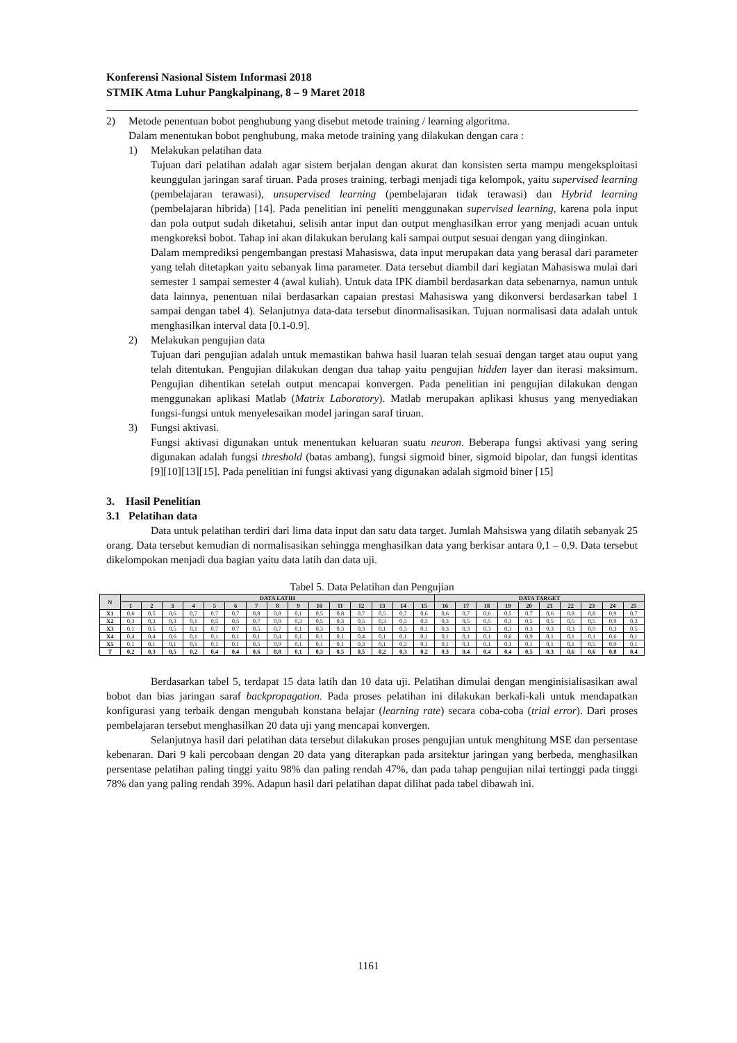Konferensi Nasional Sistem Informasi 2018
STMIK Atma Luhur Pangkalpinang, 8 – 9 Maret 2018
2) Metode penentuan bobot penghubung yang disebut metode training / learning algoritma.
Dalam menentukan bobot penghubung, maka metode training yang dilakukan dengan cara :
1) Melakukan pelatihan data
Tujuan dari pelatihan adalah agar sistem berjalan dengan akurat dan konsisten serta mampu mengeksploitasi keunggulan jaringan saraf tiruan. Pada proses training, terbagi menjadi tiga kelompok, yaitu supervised learning (pembelajaran terawasi), unsupervised learning (pembelajaran tidak terawasi) dan Hybrid learning (pembelajaran hibrida) [14]. Pada penelitian ini peneliti menggunakan supervised learning, karena pola input dan pola output sudah diketahui, selisih antar input dan output menghasilkan error yang menjadi acuan untuk mengkoreksi bobot. Tahap ini akan dilakukan berulang kali sampai output sesuai dengan yang diinginkan.
Dalam memprediksi pengembangan prestasi Mahasiswa, data input merupakan data yang berasal dari parameter yang telah ditetapkan yaitu sebanyak lima parameter. Data tersebut diambil dari kegiatan Mahasiswa mulai dari semester 1 sampai semester 4 (awal kuliah). Untuk data IPK diambil berdasarkan data sebenarnya, namun untuk data lainnya, penentuan nilai berdasarkan capaian prestasi Mahasiswa yang dikonversi berdasarkan tabel 1 sampai dengan tabel 4). Selanjutnya data-data tersebut dinormalisasikan. Tujuan normalisasi data adalah untuk menghasilkan interval data [0.1-0.9].
2) Melakukan pengujian data
Tujuan dari pengujian adalah untuk memastikan bahwa hasil luaran telah sesuai dengan target atau ouput yang telah ditentukan. Pengujian dilakukan dengan dua tahap yaitu pengujian hidden layer dan iterasi maksimum. Pengujian dihentikan setelah output mencapai konvergen. Pada penelitian ini pengujian dilakukan dengan menggunakan aplikasi Matlab (Matrix Laboratory). Matlab merupakan aplikasi khusus yang menyediakan fungsi-fungsi untuk menyelesaikan model jaringan saraf tiruan.
3) Fungsi aktivasi.
Fungsi aktivasi digunakan untuk menentukan keluaran suatu neuron. Beberapa fungsi aktivasi yang sering digunakan adalah fungsi threshold (batas ambang), fungsi sigmoid biner, sigmoid bipolar, dan fungsi identitas [9][10][13][15]. Pada penelitian ini fungsi aktivasi yang digunakan adalah sigmoid biner [15]
3. Hasil Penelitian
3.1 Pelatihan data
Data untuk pelatihan terdiri dari lima data input dan satu data target. Jumlah Mahsiswa yang dilatih sebanyak 25 orang. Data tersebut kemudian di normalisasikan sehingga menghasilkan data yang berkisar antara 0,1 – 0,9. Data tersebut dikelompokan menjadi dua bagian yaitu data latih dan data uji.
Tabel 5. Data Pelatihan dan Pengujian
| N | DATA LATIH | | | | | | | | | | | | | | | DATA TARGET | | | | | | | | | |
| --- | --- | --- | --- | --- | --- | --- | --- | --- | --- | --- | --- | --- | --- | --- | --- | --- | --- | --- | --- | --- | --- | --- | --- | --- | --- |
| | 1 | 2 | 3 | 4 | 5 | 6 | 7 | 8 | 9 | 10 | 11 | 12 | 13 | 14 | 15 | 16 | 17 | 18 | 19 | 20 | 21 | 22 | 23 | 24 | 25 |
| X1 | 0,6 | 0,5 | 0,6 | 0,7 | 0,7 | 0,7 | 0,8 | 0,8 | 0,1 | 0,5 | 0,8 | 0,7 | 0,5 | 0,7 | 0,6 | 0,6 | 0,7 | 0,6 | 0,5 | 0,7 | 0,6 | 0,8 | 0,8 | 0,9 | 0,7 |
| X2 | 0,3 | 0,3 | 0,3 | 0,1 | 0,5 | 0,5 | 0,7 | 0,9 | 0,3 | 0,5 | 0,3 | 0,5 | 0,3 | 0,3 | 0,3 | 0,3 | 0,5 | 0,5 | 0,3 | 0,5 | 0,5 | 0,5 | 0,5 | 0,9 | 0,3 |
| X3 | 0,1 | 0,5 | 0,5 | 0,1 | 0,7 | 0,7 | 0,5 | 0,7 | 0,1 | 0,3 | 0,3 | 0,3 | 0,1 | 0,3 | 0,1 | 0,3 | 0,3 | 0,3 | 0,3 | 0,3 | 0,3 | 0,3 | 0,9 | 0,3 | 0,5 |
| X4 | 0,4 | 0,4 | 0,6 | 0,1 | 0,1 | 0,1 | 0,1 | 0,4 | 0,1 | 0,1 | 0,1 | 0,4 | 0,1 | 0,1 | 0,1 | 0,1 | 0,1 | 0,1 | 0,6 | 0,9 | 0,1 | 0,1 | 0,1 | 0,6 | 0,1 |
| X5 | 0,1 | 0,1 | 0,1 | 0,1 | 0,1 | 0,1 | 0,5 | 0,9 | 0,1 | 0,1 | 0,1 | 0,3 | 0,1 | 0,3 | 0,1 | 0,1 | 0,1 | 0,1 | 0,1 | 0,1 | 0,1 | 0,1 | 0,5 | 0,9 | 0,1 |
| T | 0,2 | 0,3 | 0,5 | 0,2 | 0,4 | 0,4 | 0,6 | 0,8 | 0,1 | 0,3 | 0,5 | 0,5 | 0,2 | 0,3 | 0,2 | 0,3 | 0,4 | 0,4 | 0,4 | 0,5 | 0.3 | 0,6 | 0,6 | 0,8 | 0,4 |
Berdasarkan tabel 5, terdapat 15 data latih dan 10 data uji. Pelatihan dimulai dengan menginisialisasikan awal bobot dan bias jaringan saraf backpropagation. Pada proses pelatihan ini dilakukan berkali-kali untuk mendapatkan konfigurasi yang terbaik dengan mengubah konstana belajar (learning rate) secara coba-coba (trial error). Dari proses pembelajaran tersebut menghasilkan 20 data uji yang mencapai konvergen.
Selanjutnya hasil dari pelatihan data tersebut dilakukan proses pengujian untuk menghitung MSE dan persentase kebenaran. Dari 9 kali percobaan dengan 20 data yang diterapkan pada arsitektur jaringan yang berbeda, menghasilkan persentase pelatihan paling tinggi yaitu 98% dan paling rendah 47%, dan pada tahap pengujian nilai tertinggi pada tinggi 78% dan yang paling rendah 39%. Adapun hasil dari pelatihan dapat dilihat pada tabel dibawah ini.
1161